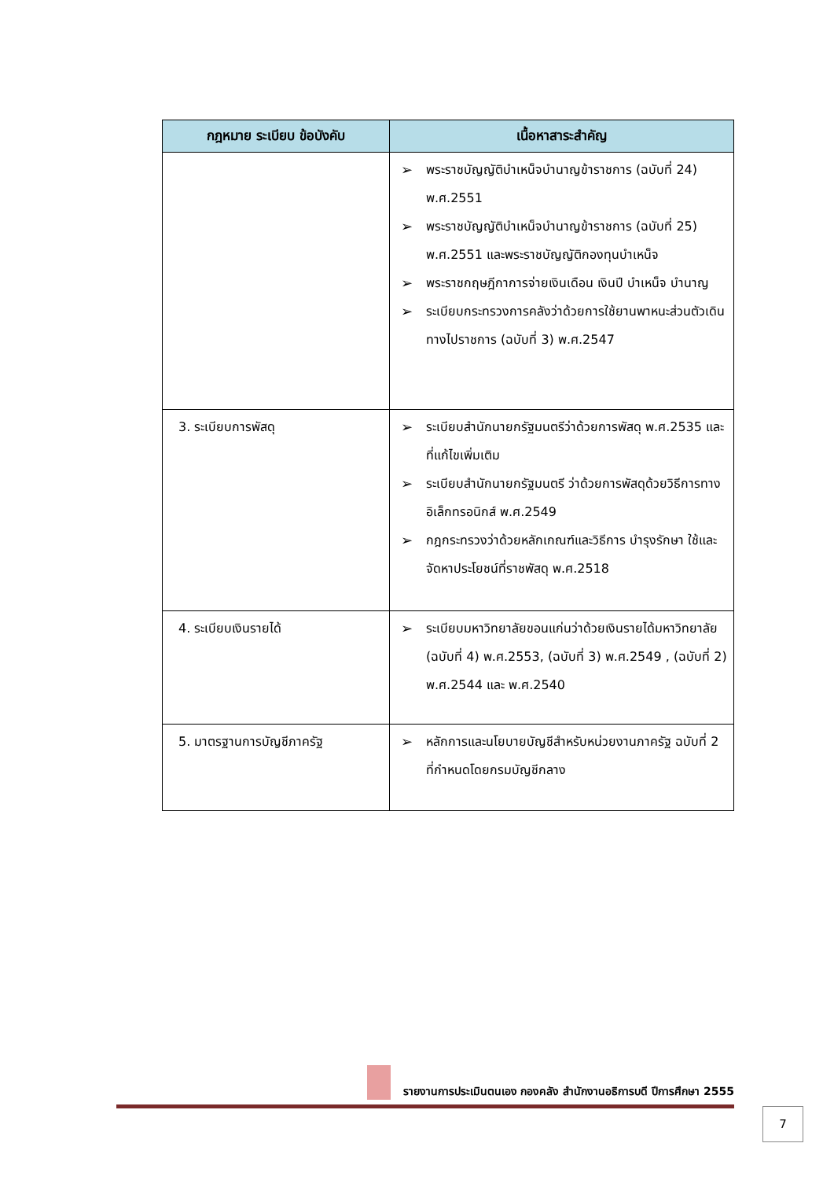| กฎหมาย ระเบียบ ข้อบังคับ | เนื้อหาสาระสำคัญ |
| --- | --- |
| | ➢ พระราชบัญญัติบำเหน็จบำนาญข้าราชการ (ฉบับที่ 24) พ.ศ.2551 ➢ พระราชบัญญัติบำเหน็จบำนาญข้าราชการ (ฉบับที่ 25) พ.ศ.2551 และพระราชบัญญัติกองทุนบำเหน็จ ➢ พระราชกฤษฎีกาการจ่ายเงินเดือน เงินปี บำเหน็จ บำนาญ ➢ ระเบียบกระทรวงการคลังว่าด้วยการใช้ยานพาหนะส่วนตัวเดินทางไปราชการ (ฉบับที่ 3) พ.ศ.2547 |
| 3. ระเบียบการพัสดุ | ➢ ระเบียบสำนักนายกรัฐมนตรีว่าด้วยการพัสดุ พ.ศ.2535 และที่แก้ไขเพิ่มเติม ➢ ระเบียบสำนักนายกรัฐมนตรี ว่าด้วยการพัสดุด้วยวิธีการทางอิเล็กทรอนิกส์ พ.ศ.2549 ➢ กฎกระทรวงว่าด้วยหลักเกณฑ์และวิธีการ บำรุงรักษา ใช้และจัดหาประโยชน์ที่ราชพัสดุ พ.ศ.2518 |
| 4. ระเบียบเงินรายได้ | ➢ ระเบียบมหาวิทยาลัยขอนแก่นว่าด้วยเงินรายได้มหาวิทยาลัย (ฉบับที่ 4) พ.ศ.2553, (ฉบับที่ 3) พ.ศ.2549 , (ฉบับที่ 2) พ.ศ.2544 และ พ.ศ.2540 |
| 5. มาตรฐานการบัญชีภาครัฐ | ➢ หลักการและนโยบายบัญชีสำหรับหน่วยงานภาครัฐ ฉบับที่ 2 ที่กำหนดโดยกรมบัญชีกลาง |
รายงานการประเมินตนเอง กองคลัง สำนักงานอธิการบดี ปีการศึกษา 2555
7